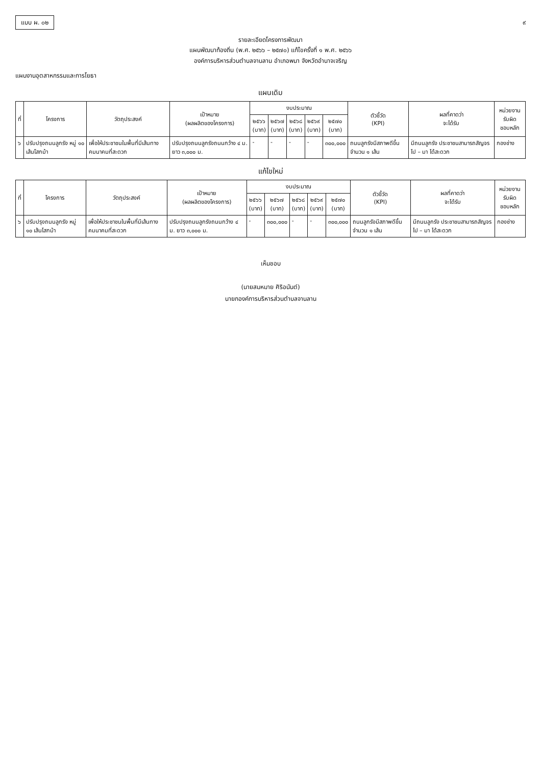แบบ ผ. ๐๒ ๙
รายละเอียดโครงการพัฒนา
แผนพัฒนาท้องถิ่น (พ.ศ. ๒๕๖๖ – ๒๕๗๐) แก้ไขครั้งที่ ๑ พ.ศ. ๒๕๖๖
องค์การบริหารส่วนตำบลจานลาน อำเภอพนา จังหวัดอำนาจเจริญ
แผนงานอุตสาหกรรมและการโยธา
แผนเดิม
| ที่ | โครงการ | วัตถุประสงค์ | เป้าหมาย (ผลผลิตของโครงการ) | งบประมาณ | | | | | ตัวชี้วัด (KPI) | ผลที่คาดว่า จะได้รับ | หน่วยงานรับผิด ชอบหลัก |
| --- | --- | --- | --- | --- | --- | --- | --- | --- | --- | --- | --- |
| | | | | ๒๕๖๖ (บาท) | ๒๕๖๗ (บาท) | ๒๕๖๘ (บาท) | ๒๕๖๙ (บาท) | ๒๕๗๐ (บาท) | | | |
| ๖ | ปรับปรุงถนนลูกรัง หมู่ ๑๐ เส้นโสกม้า | เพื่อให้ประชาชนในพื้นที่มีเส้นทางคมนาคมที่สะดวก | ปรับปรุงถนนลูกรังถนนกว้าง ๔ ม. ยาว ๓,๐๐๐ ม. | - | - | - | - | ๓๐๐,๐๐๐ | ถนนลูกรังมีสภาพดีขึ้น จำนวน ๑ เส้น | มีถนนลูกรัง ประชาชนสามารถสัญจรไป – มา ได้สะดวก | กองช่าง |
แก้ไขใหม่
| ที่ | โครงการ | วัตถุประสงค์ | เป้าหมาย (ผลผลิตของโครงการ) | งบประมาณ | | | | | ตัวชี้วัด (KPI) | ผลที่คาดว่า จะได้รับ | หน่วยงานรับผิด ชอบหลัก |
| --- | --- | --- | --- | --- | --- | --- | --- | --- | --- | --- | --- |
| | | | | ๒๕๖๖ (บาท) | ๒๕๖๗ (บาท) | ๒๕๖๘ (บาท) | ๒๕๖๙ (บาท) | ๒๕๗๐ (บาท) | | | |
| ๖ | ปรับปรุงถนนลูกรัง หมู่ ๑๐ เส้นโสกม้า | เพื่อให้ประชาชนในพื้นที่มีเส้นทางคมนาคมที่สะดวก | ปรับปรุงถนนลูกรังถนนกว้าง ๔ ม. ยาว ๓,๐๐๐ ม. | - | ๓๐๐,๐๐๐ | - | - | ๓๐๐,๐๐๐ | ถนนลูกรังมีสภาพดีขึ้น จำนวน ๑ เส้น | มีถนนลูกรัง ประชาชนสามารถสัญจรไป – มา ได้สะดวก | กองช่าง |
เห็นชอบ
(นายสมหมาย ศิริอนันต์)
นายกองค์การบริหารส่วนตำบลจานลาน